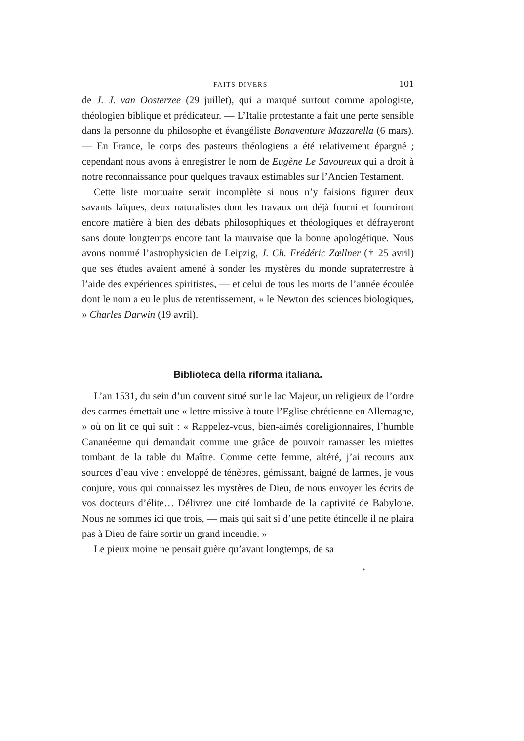FAITS DIVERS 101
de J. J. van Oosterzee (29 juillet), qui a marqué surtout comme apologiste, théologien biblique et prédicateur. — L’Italie protestante a fait une perte sensible dans la personne du philosophe et évangéliste Bonaventure Mazzarella (6 mars). — En France, le corps des pasteurs théologiens a été relativement épargné ; cependant nous avons à enregistrer le nom de Eugène Le Savoureux qui a droit à notre reconnaissance pour quelques travaux estimables sur l’Ancien Testament.
Cette liste mortuaire serait incomplète si nous n’y faisions figurer deux savants laïques, deux naturalistes dont les travaux ont déjà fourni et fourniront encore matière à bien des débats philosophiques et théologiques et défrayeront sans doute longtemps encore tant la mauvaise que la bonne apologétique. Nous avons nommé l’astrophysicien de Leipzig, J. Ch. Frédéric Zœllner († 25 avril) que ses études avaient amené à sonder les mystères du monde supraterrestre à l’aide des expériences spiritistes, — et celui de tous les morts de l’année écoulée dont le nom a eu le plus de retentissement, « le Newton des sciences biologiques, » Charles Darwin (19 avril).
Biblioteca della riforma italiana.
L’an 1531, du sein d’un couvent situé sur le lac Majeur, un religieux de l’ordre des carmes émettait une « lettre missive à toute l’Eglise chrétienne en Allemagne, » où on lit ce qui suit : « Rappelez-vous, bien-aimés coreligionnaires, l’humble Cananéenne qui demandait comme une grâce de pouvoir ramasser les miettes tombant de la table du Maître. Comme cette femme, altéré, j’ai recours aux sources d’eau vive : enveloppé de ténèbres, gémissant, baigné de larmes, je vous conjure, vous qui connaissez les mystères de Dieu, de nous envoyer les écrits de vos docteurs d’élite… Délivrez une cité lombarde de la captivité de Babylone. Nous ne sommes ici que trois, — mais qui sait si d’une petite étincelle il ne plaira pas à Dieu de faire sortir un grand incendie. »
Le pieux moine ne pensait guère qu’avant longtemps, de sa
*